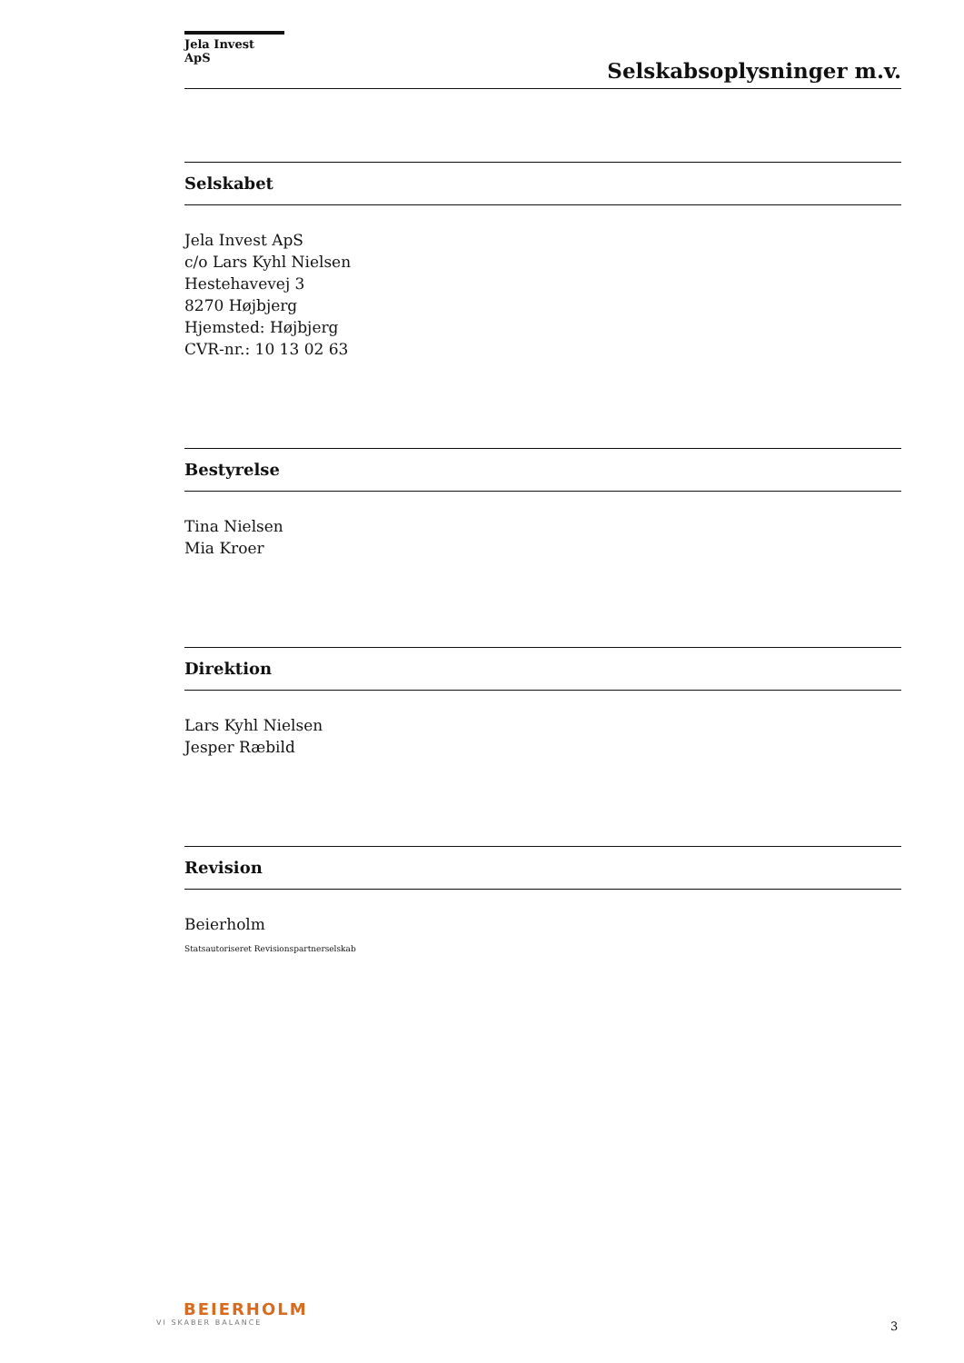Jela Invest ApS
Selskabsoplysninger m.v.
Selskabet
Jela Invest ApS
c/o Lars Kyhl Nielsen
Hestehavevej 3
8270 Højbjerg
Hjemsted: Højbjerg
CVR-nr.: 10 13 02 63
Bestyrelse
Tina Nielsen
Mia Kroer
Direktion
Lars Kyhl Nielsen
Jesper Ræbild
Revision
Beierholm
Statsautoriseret Revisionspartnerselskab
BEIERHOLM
VI SKABER BALANCE
3